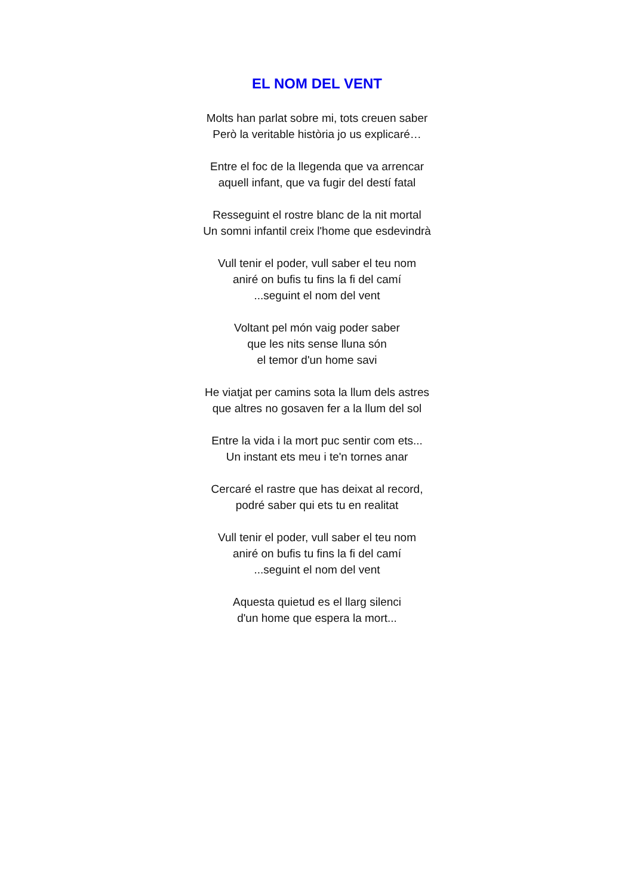EL NOM DEL VENT
Molts han parlat sobre mi, tots creuen saber
Però la veritable història jo us explicaré…
Entre el foc de la llegenda que va arrencar
aquell infant, que va fugir del destí fatal
Resseguint el rostre blanc de la nit mortal
Un somni infantil creix l'home que esdevindrà
Vull tenir el poder, vull saber el teu nom
aniré on bufis tu fins la fi del camí
...seguint el nom del vent
Voltant pel món vaig poder saber
que les nits sense lluna són
el temor d'un home savi
He viatjat per camins sota la llum dels astres
que altres no gosaven fer a la llum del sol
Entre la vida i la mort puc sentir com ets...
Un instant ets meu i te'n tornes anar
Cercaré el rastre que has deixat al record,
podré saber qui ets tu en realitat
Vull tenir el poder, vull saber el teu nom
aniré on bufis tu fins la fi del camí
...seguint el nom del vent
Aquesta quietud es el llarg silenci
d'un home que espera la mort...